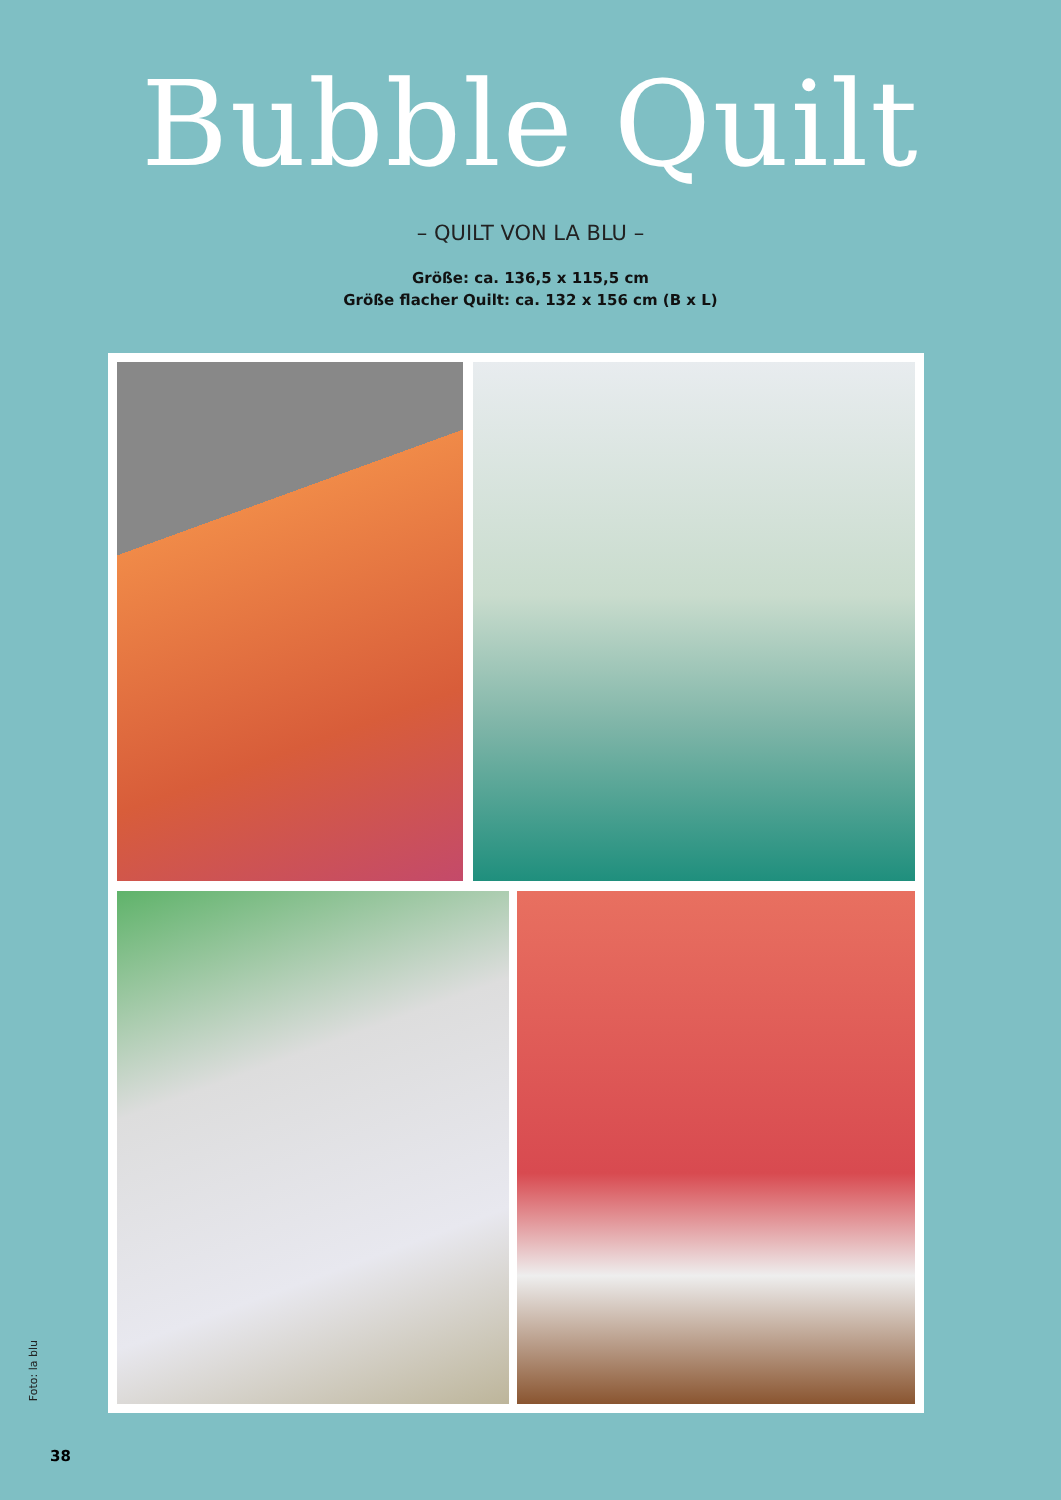Bubble Quilt
– QUILT VON LA BLU –
Größe: ca. 136,5 x 115,5 cm
Größe flacher Quilt: ca. 132 x 156 cm (B x L)
Foto: la blu
38